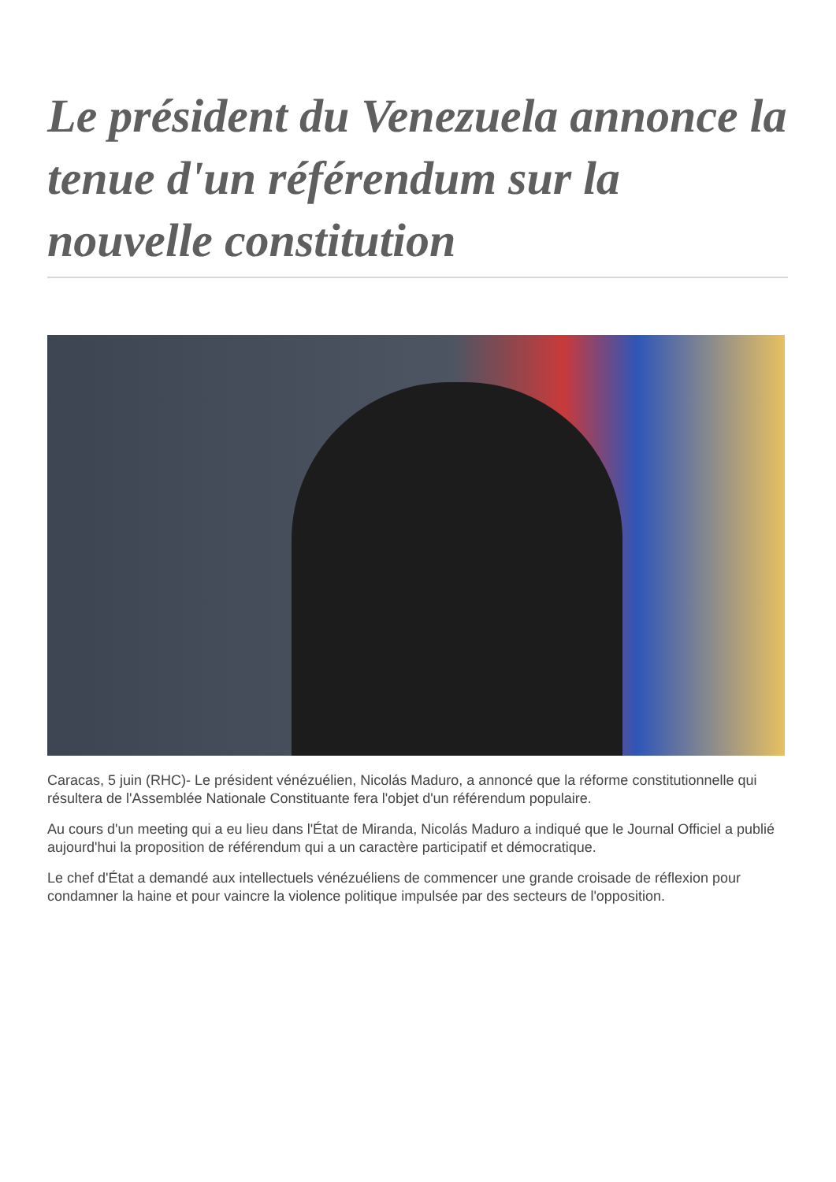Le président du Venezuela annonce la tenue d'un référendum sur la nouvelle constitution
Caracas, 5 juin (RHC)- Le président vénézuélien, Nicolás Maduro, a annoncé que la réforme constitutionnelle qui résultera de l'Assemblée Nationale Constituante fera l'objet d'un référendum populaire.
Au cours d'un meeting qui a eu lieu dans l'État de Miranda, Nicolás Maduro a indiqué que le Journal Officiel a publié aujourd'hui la proposition de référendum qui a un caractère participatif et démocratique.
Le chef d'État a demandé aux intellectuels vénézuéliens de commencer une grande croisade de réflexion pour condamner la haine et pour vaincre la violence politique impulsée par des secteurs de l'opposition.